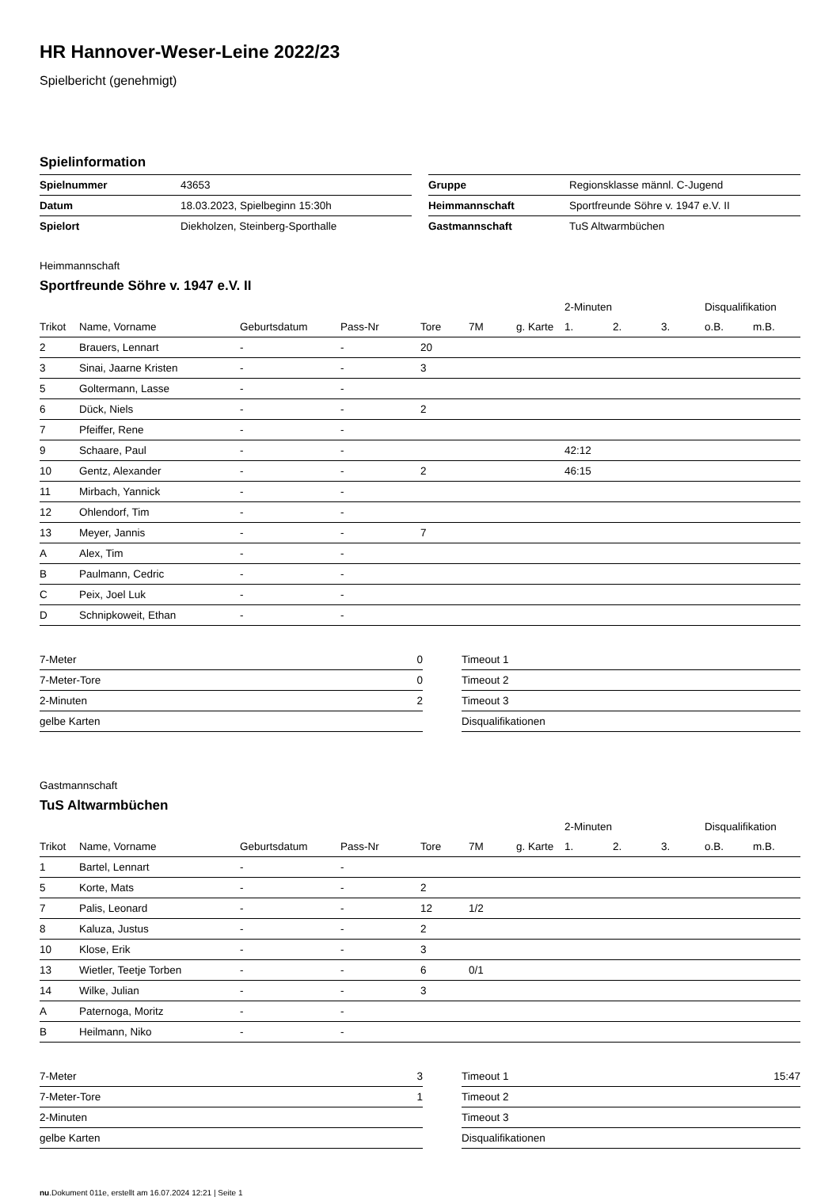HR Hannover-Weser-Leine 2022/23
Spielbericht (genehmigt)
Spielinformation
| Spielnummer | 43653 |
| Datum | 18.03.2023, Spielbeginn 15:30h |
| Spielort | Diekholzen, Steinberg-Sporthalle |
| Gruppe | Regionsklasse männl. C-Jugend |
| Heimmannschaft | Sportfreunde Söhre v. 1947 e.V. II |
| Gastmannschaft | TuS Altwarmbüchen |
Heimmannschaft
Sportfreunde Söhre v. 1947 e.V. II
| | | | | | | | 2-Minuten | | | Disqualifikation | |
| --- | --- | --- | --- | --- | --- | --- | --- | --- | --- | --- | --- |
| Trikot | Name, Vorname | Geburtsdatum | Pass-Nr | Tore | 7M | g. Karte | 1. | 2. | 3. | o.B. | m.B. |
| 2 | Brauers, Lennart | - | - | 20 | | | | | | | |
| 3 | Sinai, Jaarne Kristen | - | - | 3 | | | | | | | |
| 5 | Goltermann, Lasse | - | - | | | | | | | | |
| 6 | Dück, Niels | - | - | 2 | | | | | | | |
| 7 | Pfeiffer, Rene | - | - | | | | | | | | |
| 9 | Schaare, Paul | - | - | | | | 42:12 | | | | |
| 10 | Gentz, Alexander | - | - | 2 | | | 46:15 | | | | |
| 11 | Mirbach, Yannick | - | - | | | | | | | | |
| 12 | Ohlendorf, Tim | - | - | | | | | | | | |
| 13 | Meyer, Jannis | - | - | 7 | | | | | | | |
| A | Alex, Tim | - | - | | | | | | | | |
| B | Paulmann, Cedric | - | - | | | | | | | | |
| C | Peix, Joel Luk | - | - | | | | | | | | |
| D | Schnipkoweit, Ethan | - | - | | | | | | | | |
| 7-Meter | 0 |
| 7-Meter-Tore | 0 |
| 2-Minuten | 2 |
| gelbe Karten | |
| Timeout 1 | |
| Timeout 2 | |
| Timeout 3 | |
| Disqualifikationen | |
Gastmannschaft
TuS Altwarmbüchen
| | | | | | | | 2-Minuten | | | Disqualifikation | |
| --- | --- | --- | --- | --- | --- | --- | --- | --- | --- | --- | --- |
| Trikot | Name, Vorname | Geburtsdatum | Pass-Nr | Tore | 7M | g. Karte | 1. | 2. | 3. | o.B. | m.B. |
| 1 | Bartel, Lennart | - | - | | | | | | | | |
| 5 | Korte, Mats | - | - | 2 | | | | | | | |
| 7 | Palis, Leonard | - | - | 12 | 1/2 | | | | | | |
| 8 | Kaluza, Justus | - | - | 2 | | | | | | | |
| 10 | Klose, Erik | - | - | 3 | | | | | | | |
| 13 | Wietler, Teetje Torben | - | - | 6 | 0/1 | | | | | | |
| 14 | Wilke, Julian | - | - | 3 | | | | | | | |
| A | Paternoga, Moritz | - | - | | | | | | | | |
| B | Heilmann, Niko | - | - | | | | | | | | |
| 7-Meter | 3 |
| 7-Meter-Tore | 1 |
| 2-Minuten | |
| gelbe Karten | |
| Timeout 1 | 15:47 |
| Timeout 2 | |
| Timeout 3 | |
| Disqualifikationen | |
nu.Dokument 011e, erstellt am 16.07.2024 12:21 | Seite 1